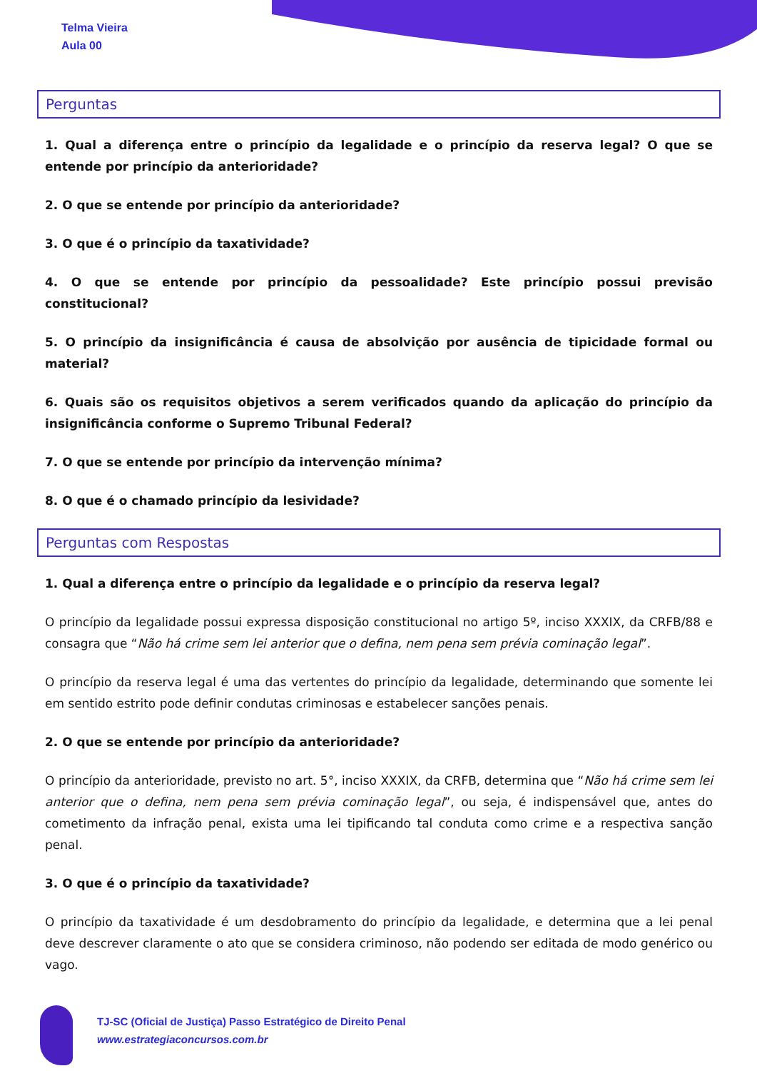Telma Vieira
Aula 00
Perguntas
1. Qual a diferença entre o princípio da legalidade e o princípio da reserva legal? O que se entende por princípio da anterioridade?
2. O que se entende por princípio da anterioridade?
3. O que é o princípio da taxatividade?
4. O que se entende por princípio da pessoalidade? Este princípio possui previsão constitucional?
5. O princípio da insignificância é causa de absolvição por ausência de tipicidade formal ou material?
6. Quais são os requisitos objetivos a serem verificados quando da aplicação do princípio da insignificância conforme o Supremo Tribunal Federal?
7. O que se entende por princípio da intervenção mínima?
8. O que é o chamado princípio da lesividade?
Perguntas com Respostas
1. Qual a diferença entre o princípio da legalidade e o princípio da reserva legal?
O princípio da legalidade possui expressa disposição constitucional no artigo 5º, inciso XXXIX, da CRFB/88 e consagra que “Não há crime sem lei anterior que o defina, nem pena sem prévia cominação legal”.
O princípio da reserva legal é uma das vertentes do princípio da legalidade, determinando que somente lei em sentido estrito pode definir condutas criminosas e estabelecer sanções penais.
2. O que se entende por princípio da anterioridade?
O princípio da anterioridade, previsto no art. 5°, inciso XXXIX, da CRFB, determina que “Não há crime sem lei anterior que o defina, nem pena sem prévia cominação legal”, ou seja, é indispensável que, antes do cometimento da infração penal, exista uma lei tipificando tal conduta como crime e a respectiva sanção penal.
3. O que é o princípio da taxatividade?
O princípio da taxatividade é um desdobramento do princípio da legalidade, e determina que a lei penal deve descrever claramente o ato que se considera criminoso, não podendo ser editada de modo genérico ou vago.
TJ-SC (Oficial de Justiça) Passo Estratégico de Direito Penal
www.estrategiaconcursos.com.br